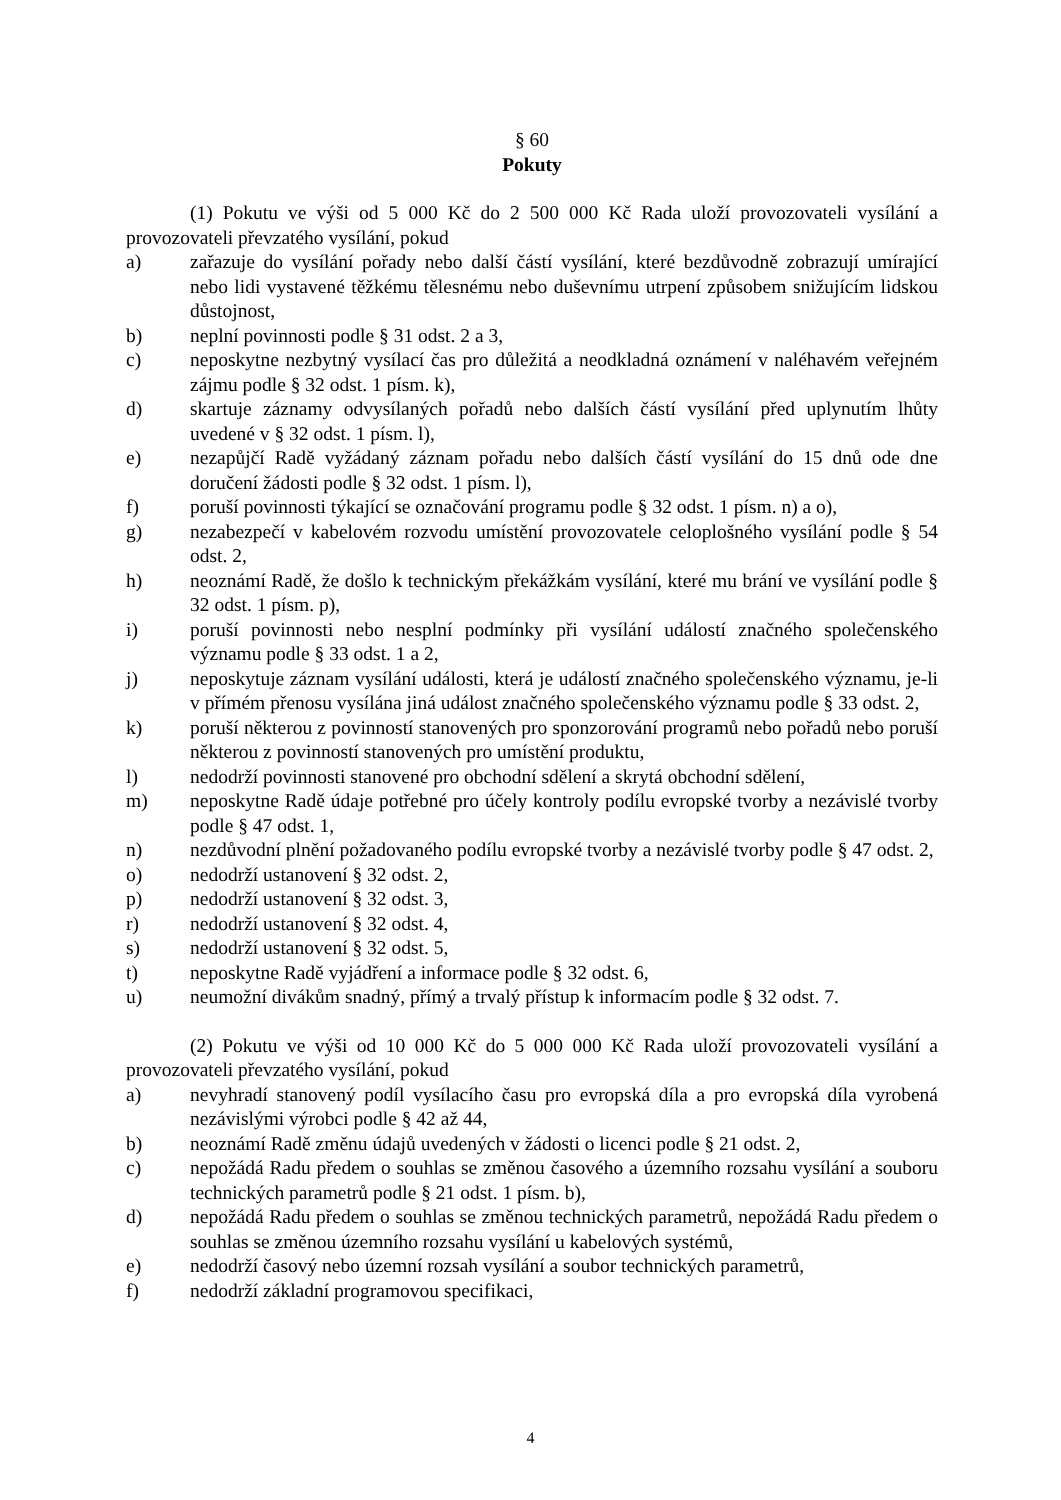§ 60
Pokuty
(1) Pokutu ve výši od 5 000 Kč do 2 500 000 Kč Rada uloží provozovateli vysílání a provozovateli převzatého vysílání, pokud
a) zařazuje do vysílání pořady nebo další částí vysílání, které bezdůvodně zobrazují umírající nebo lidi vystavené těžkému tělesnému nebo duševnímu utrpení způsobem snižujícím lidskou důstojnost,
b) neplní povinnosti podle § 31 odst. 2 a 3,
c) neposkytne nezbytný vysílací čas pro důležitá a neodkladná oznámení v naléhavém veřejném zájmu podle § 32 odst. 1 písm. k),
d) skartuje záznamy odvysílaných pořadů nebo dalších částí vysílání před uplynutím lhůty uvedené v § 32 odst. 1 písm. l),
e) nezapůjčí Radě vyžádaný záznam pořadu nebo dalších částí vysílání do 15 dnů ode dne doručení žádosti podle § 32 odst. 1 písm. l),
f) poruší povinnosti týkající se označování programu podle § 32 odst. 1 písm. n) a o),
g) nezabezpečí v kabelovém rozvodu umístění provozovatele celoplošného vysílání podle § 54 odst. 2,
h) neoznámí Radě, že došlo k technickým překážkám vysílání, které mu brání ve vysílání podle § 32 odst. 1 písm. p),
i) poruší povinnosti nebo nesplní podmínky při vysílání událostí značného společenského významu podle § 33 odst. 1 a 2,
j) neposkytuje záznam vysílání události, která je událostí značného společenského významu, je-li v přímém přenosu vysílána jiná událost značného společenského významu podle § 33 odst. 2,
k) poruší některou z povinností stanovených pro sponzorování programů nebo pořadů nebo poruší některou z povinností stanovených pro umístění produktu,
l) nedodrží povinnosti stanovené pro obchodní sdělení a skrytá obchodní sdělení,
m) neposkytne Radě údaje potřebné pro účely kontroly podílu evropské tvorby a nezávislé tvorby podle § 47 odst. 1,
n) nezdůvodní plnění požadovaného podílu evropské tvorby a nezávislé tvorby podle § 47 odst. 2,
o) nedodrží ustanovení § 32 odst. 2,
p) nedodrží ustanovení § 32 odst. 3,
r) nedodrží ustanovení § 32 odst. 4,
s) nedodrží ustanovení § 32 odst. 5,
t) neposkytne Radě vyjádření a informace podle § 32 odst. 6,
u) neumožní divákům snadný, přímý a trvalý přístup k informacím podle § 32 odst. 7.
(2) Pokutu ve výši od 10 000 Kč do 5 000 000 Kč Rada uloží provozovateli vysílání a provozovateli převzatého vysílání, pokud
a) nevyhradí stanovený podíl vysílacího času pro evropská díla a pro evropská díla vyrobená nezávislými výrobci podle § 42 až 44,
b) neoznámí Radě změnu údajů uvedených v žádosti o licenci podle § 21 odst. 2,
c) nepožádá Radu předem o souhlas se změnou časového a územního rozsahu vysílání a souboru technických parametrů podle § 21 odst. 1 písm. b),
d) nepožádá Radu předem o souhlas se změnou technických parametrů, nepožádá Radu předem o souhlas se změnou územního rozsahu vysílání u kabelových systémů,
e) nedodrží časový nebo územní rozsah vysílání a soubor technických parametrů,
f) nedodrží základní programovou specifikaci,
4